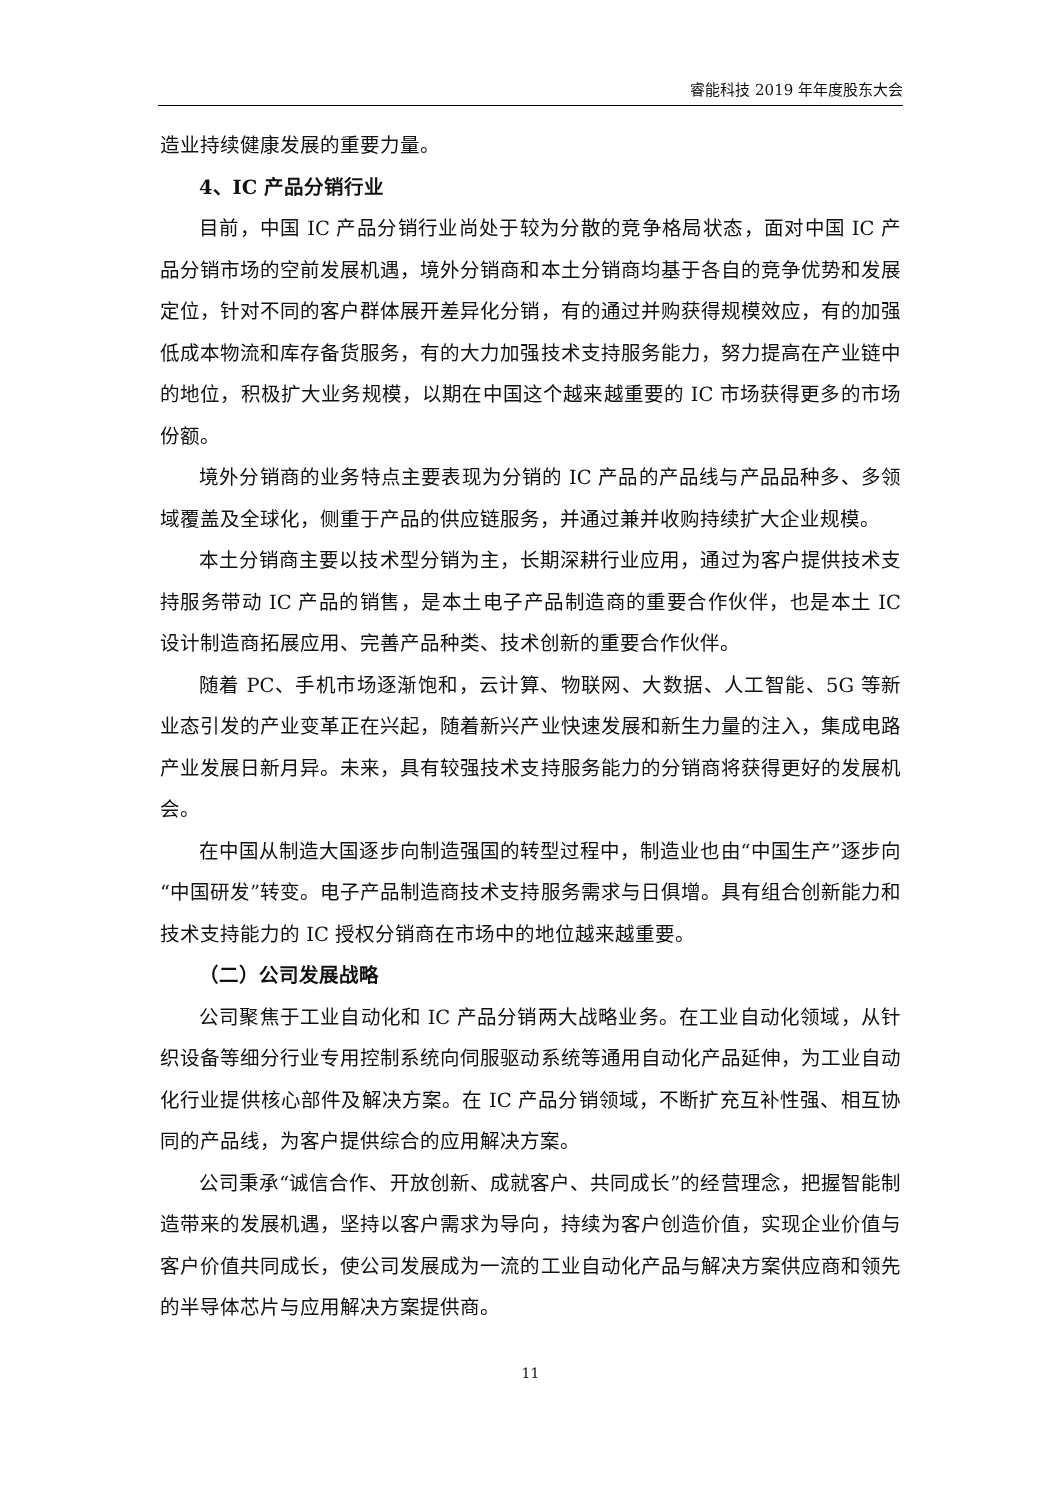睿能科技 2019 年年度股东大会
造业持续健康发展的重要力量。
4、IC 产品分销行业
目前，中国 IC 产品分销行业尚处于较为分散的竞争格局状态，面对中国 IC 产品分销市场的空前发展机遇，境外分销商和本土分销商均基于各自的竞争优势和发展定位，针对不同的客户群体展开差异化分销，有的通过并购获得规模效应，有的加强低成本物流和库存备货服务，有的大力加强技术支持服务能力，努力提高在产业链中的地位，积极扩大业务规模，以期在中国这个越来越重要的 IC 市场获得更多的市场份额。
境外分销商的业务特点主要表现为分销的 IC 产品的产品线与产品品种多、多领域覆盖及全球化，侧重于产品的供应链服务，并通过兼并收购持续扩大企业规模。
本土分销商主要以技术型分销为主，长期深耕行业应用，通过为客户提供技术支持服务带动 IC 产品的销售，是本土电子产品制造商的重要合作伙伴，也是本土 IC 设计制造商拓展应用、完善产品种类、技术创新的重要合作伙伴。
随着 PC、手机市场逐渐饱和，云计算、物联网、大数据、人工智能、5G 等新业态引发的产业变革正在兴起，随着新兴产业快速发展和新生力量的注入，集成电路产业发展日新月异。未来，具有较强技术支持服务能力的分销商将获得更好的发展机会。
在中国从制造大国逐步向制造强国的转型过程中，制造业也由“中国生产”逐步向“中国研发”转变。电子产品制造商技术支持服务需求与日俱增。具有组合创新能力和技术支持能力的 IC 授权分销商在市场中的地位越来越重要。
（二）公司发展战略
公司聚焦于工业自动化和 IC 产品分销两大战略业务。在工业自动化领域，从针织设备等细分行业专用控制系统向伺服驱动系统等通用自动化产品延伸，为工业自动化行业提供核心部件及解决方案。在 IC 产品分销领域，不断扩充互补性强、相互协同的产品线，为客户提供综合的应用解决方案。
公司秉承“诚信合作、开放创新、成就客户、共同成长”的经营理念，把握智能制造带来的发展机遇，坚持以客户需求为导向，持续为客户创造价值，实现企业价值与客户价值共同成长，使公司发展成为一流的工业自动化产品与解决方案供应商和领先的半导体芯片与应用解决方案提供商。
11